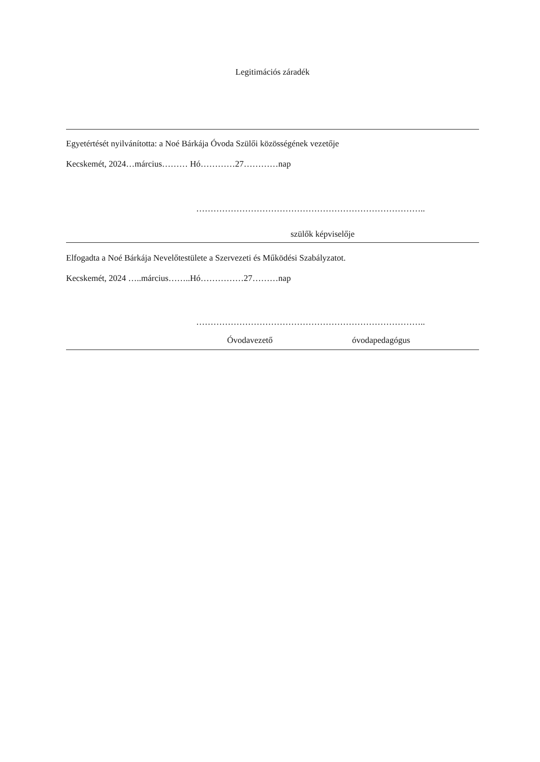Legitimációs záradék
Egyetértését nyilvánította: a Noé Bárkája Óvoda Szülői közösségének vezetője
Kecskemét, 2024…március……… Hó…………27…………nap
……………………………………………………………………..
szülők képviselője
Elfogadta a Noé Bárkája Nevelőtestülete a Szervezeti és Működési Szabályzatot.
Kecskemét, 2024 …..március……..Hó……………27………nap
……………………………………………………………………..
Óvodavezető óvodapedagógus